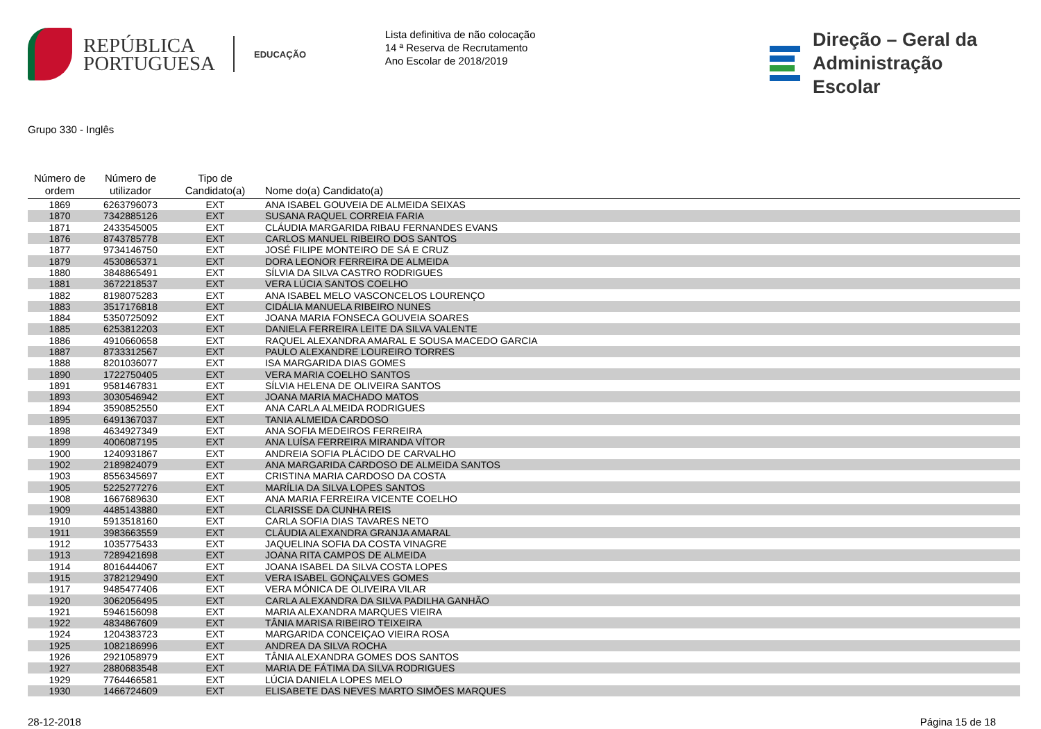REPÚBLICA
PORTUGUESA
EDUCAÇÃO
Lista definitiva de não colocação
14 ª Reserva de Recrutamento
Ano Escolar de 2018/2019
Direção – Geral da
Administração Escolar
Grupo 330 - Inglês
| Número de ordem | Número de utilizador | Tipo de Candidato(a) | Nome do(a) Candidato(a) |
| --- | --- | --- | --- |
| 1869 | 6263796073 | EXT | ANA ISABEL GOUVEIA DE ALMEIDA SEIXAS |
| 1870 | 7342885126 | EXT | SUSANA RAQUEL CORREIA FARIA |
| 1871 | 2433545005 | EXT | CLÁUDIA MARGARIDA RIBAU FERNANDES EVANS |
| 1876 | 8743785778 | EXT | CARLOS MANUEL RIBEIRO DOS SANTOS |
| 1877 | 9734146750 | EXT | JOSÉ FILIPE MONTEIRO DE SÁ E CRUZ |
| 1879 | 4530865371 | EXT | DORA LEONOR FERREIRA DE ALMEIDA |
| 1880 | 3848865491 | EXT | SÍLVIA DA SILVA CASTRO RODRIGUES |
| 1881 | 3672218537 | EXT | VERA LÚCIA SANTOS COELHO |
| 1882 | 8198075283 | EXT | ANA ISABEL MELO VASCONCELOS LOURENÇO |
| 1883 | 3517176818 | EXT | CIDÁLIA MANUELA RIBEIRO NUNES |
| 1884 | 5350725092 | EXT | JOANA MARIA FONSECA GOUVEIA SOARES |
| 1885 | 6253812203 | EXT | DANIELA FERREIRA LEITE DA SILVA VALENTE |
| 1886 | 4910660658 | EXT | RAQUEL ALEXANDRA AMARAL E SOUSA MACEDO GARCIA |
| 1887 | 8733312567 | EXT | PAULO ALEXANDRE LOUREIRO TORRES |
| 1888 | 8201036077 | EXT | ISA MARGARIDA DIAS GOMES |
| 1890 | 1722750405 | EXT | VERA MARIA COELHO SANTOS |
| 1891 | 9581467831 | EXT | SÍLVIA HELENA DE OLIVEIRA SANTOS |
| 1893 | 3030546942 | EXT | JOANA MARIA MACHADO MATOS |
| 1894 | 3590852550 | EXT | ANA CARLA ALMEIDA RODRIGUES |
| 1895 | 6491367037 | EXT | TANIA ALMEIDA CARDOSO |
| 1898 | 4634927349 | EXT | ANA SOFIA MEDEIROS FERREIRA |
| 1899 | 4006087195 | EXT | ANA LUÍSA FERREIRA MIRANDA VÍTOR |
| 1900 | 1240931867 | EXT | ANDREIA SOFIA PLÁCIDO DE CARVALHO |
| 1902 | 2189824079 | EXT | ANA MARGARIDA CARDOSO DE ALMEIDA SANTOS |
| 1903 | 8556345697 | EXT | CRISTINA MARIA CARDOSO DA COSTA |
| 1905 | 5225277276 | EXT | MARÍLIA DA SILVA LOPES SANTOS |
| 1908 | 1667689630 | EXT | ANA MARIA FERREIRA VICENTE COELHO |
| 1909 | 4485143880 | EXT | CLARISSE DA CUNHA REIS |
| 1910 | 5913518160 | EXT | CARLA SOFIA DIAS TAVARES NETO |
| 1911 | 3983663559 | EXT | CLÁUDIA ALEXANDRA GRANJA AMARAL |
| 1912 | 1035775433 | EXT | JAQUELINA SOFIA DA COSTA VINAGRE |
| 1913 | 7289421698 | EXT | JOANA RITA CAMPOS DE ALMEIDA |
| 1914 | 8016444067 | EXT | JOANA ISABEL DA SILVA COSTA LOPES |
| 1915 | 3782129490 | EXT | VERA ISABEL GONÇALVES GOMES |
| 1917 | 9485477406 | EXT | VERA MÓNICA DE OLIVEIRA VILAR |
| 1920 | 3062056495 | EXT | CARLA ALEXANDRA DA SILVA PADILHA GANHÃO |
| 1921 | 5946156098 | EXT | MARIA ALEXANDRA MARQUES VIEIRA |
| 1922 | 4834867609 | EXT | TÂNIA MARISA RIBEIRO TEIXEIRA |
| 1924 | 1204383723 | EXT | MARGARIDA CONCEIÇAO VIEIRA ROSA |
| 1925 | 1082186996 | EXT | ANDREA DA SILVA ROCHA |
| 1926 | 2921058979 | EXT | TÂNIA ALEXANDRA GOMES DOS SANTOS |
| 1927 | 2880683548 | EXT | MARIA DE FÁTIMA DA SILVA RODRIGUES |
| 1929 | 7764466581 | EXT | LÚCIA DANIELA LOPES MELO |
| 1930 | 1466724609 | EXT | ELISABETE DAS NEVES MARTO SIMÕES MARQUES |
28-12-2018 Página 15 de 18